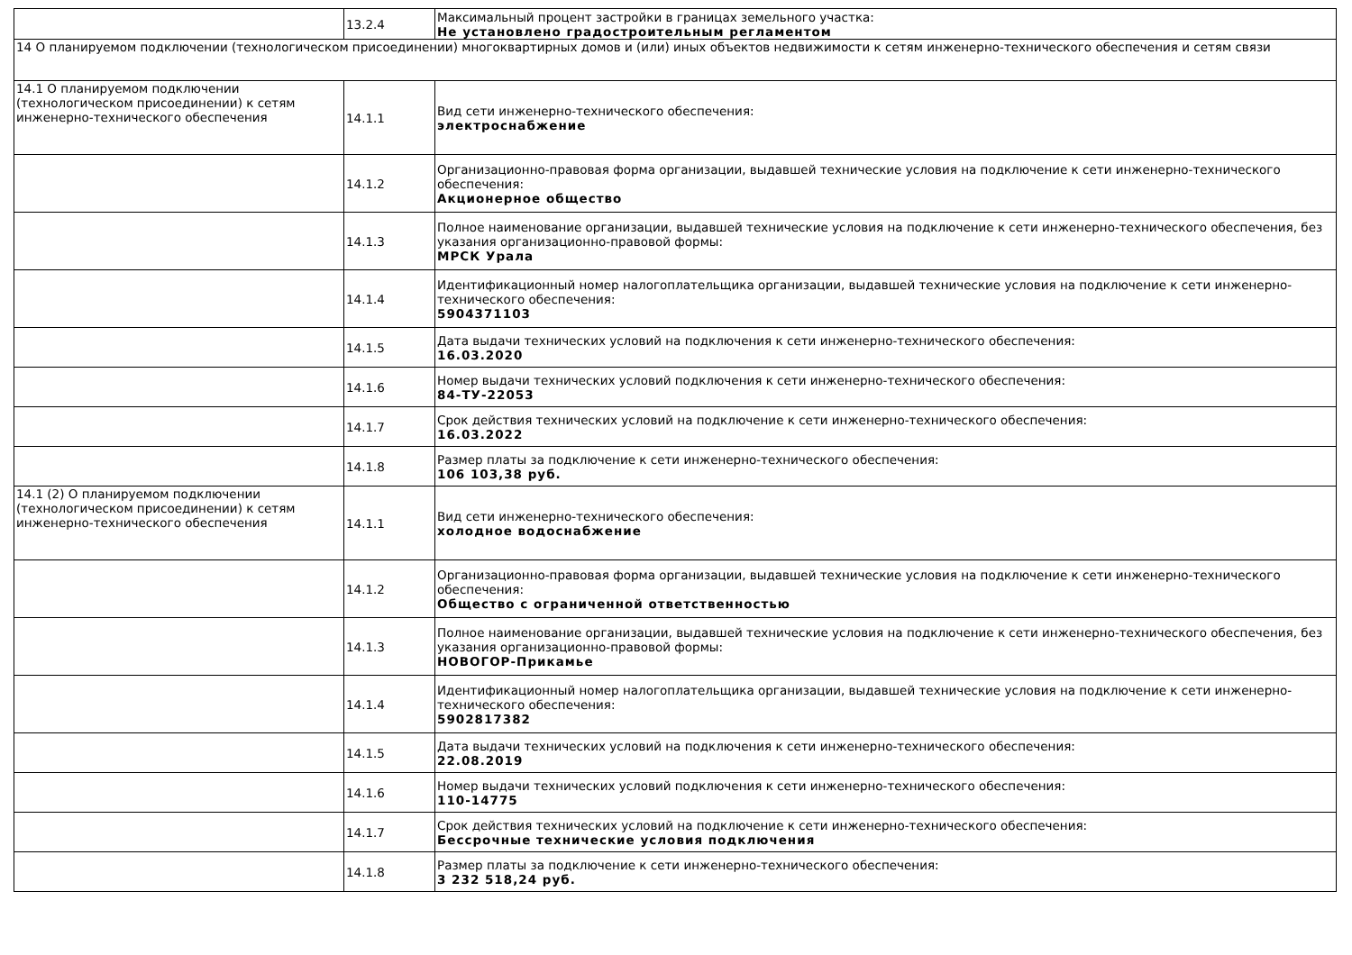| | 13.2.4 | Максимальный процент застройки в границах земельного участка: Не установлено градостроительным регламентом |
| 14 О планируемом подключении (технологическом присоединении) многоквартирных домов и (или) иных объектов недвижимости к сетям инженерно-технического обеспечения и сетям связи | | |
| 14.1 О планируемом подключении (технологическом присоединении) к сетям инженерно-технического обеспечения | 14.1.1 | Вид сети инженерно-технического обеспечения: электроснабжение |
| | 14.1.2 | Организационно-правовая форма организации, выдавшей технические условия на подключение к сети инженерно-технического обеспечения: Акционерное общество |
| | 14.1.3 | Полное наименование организации, выдавшей технические условия на подключение к сети инженерно-технического обеспечения, без указания организационно-правовой формы: МРСК Урала |
| | 14.1.4 | Идентификационный номер налогоплательщика организации, выдавшей технические условия на подключение к сети инженерно-технического обеспечения: 5904371103 |
| | 14.1.5 | Дата выдачи технических условий на подключения к сети инженерно-технического обеспечения: 16.03.2020 |
| | 14.1.6 | Номер выдачи технических условий подключения к сети инженерно-технического обеспечения: 84-ТУ-22053 |
| | 14.1.7 | Срок действия технических условий на подключение к сети инженерно-технического обеспечения: 16.03.2022 |
| | 14.1.8 | Размер платы за подключение к сети инженерно-технического обеспечения: 106 103,38 руб. |
| 14.1 (2) О планируемом подключении (технологическом присоединении) к сетям инженерно-технического обеспечения | 14.1.1 | Вид сети инженерно-технического обеспечения: холодное водоснабжение |
| | 14.1.2 | Организационно-правовая форма организации, выдавшей технические условия на подключение к сети инженерно-технического обеспечения: Общество с ограниченной ответственностью |
| | 14.1.3 | Полное наименование организации, выдавшей технические условия на подключение к сети инженерно-технического обеспечения, без указания организационно-правовой формы: НОВОГОР-Прикамье |
| | 14.1.4 | Идентификационный номер налогоплательщика организации, выдавшей технические условия на подключение к сети инженерно-технического обеспечения: 5902817382 |
| | 14.1.5 | Дата выдачи технических условий на подключения к сети инженерно-технического обеспечения: 22.08.2019 |
| | 14.1.6 | Номер выдачи технических условий подключения к сети инженерно-технического обеспечения: 110-14775 |
| | 14.1.7 | Срок действия технических условий на подключение к сети инженерно-технического обеспечения: Бессрочные технические условия подключения |
| | 14.1.8 | Размер платы за подключение к сети инженерно-технического обеспечения: 3 232 518,24 руб. |